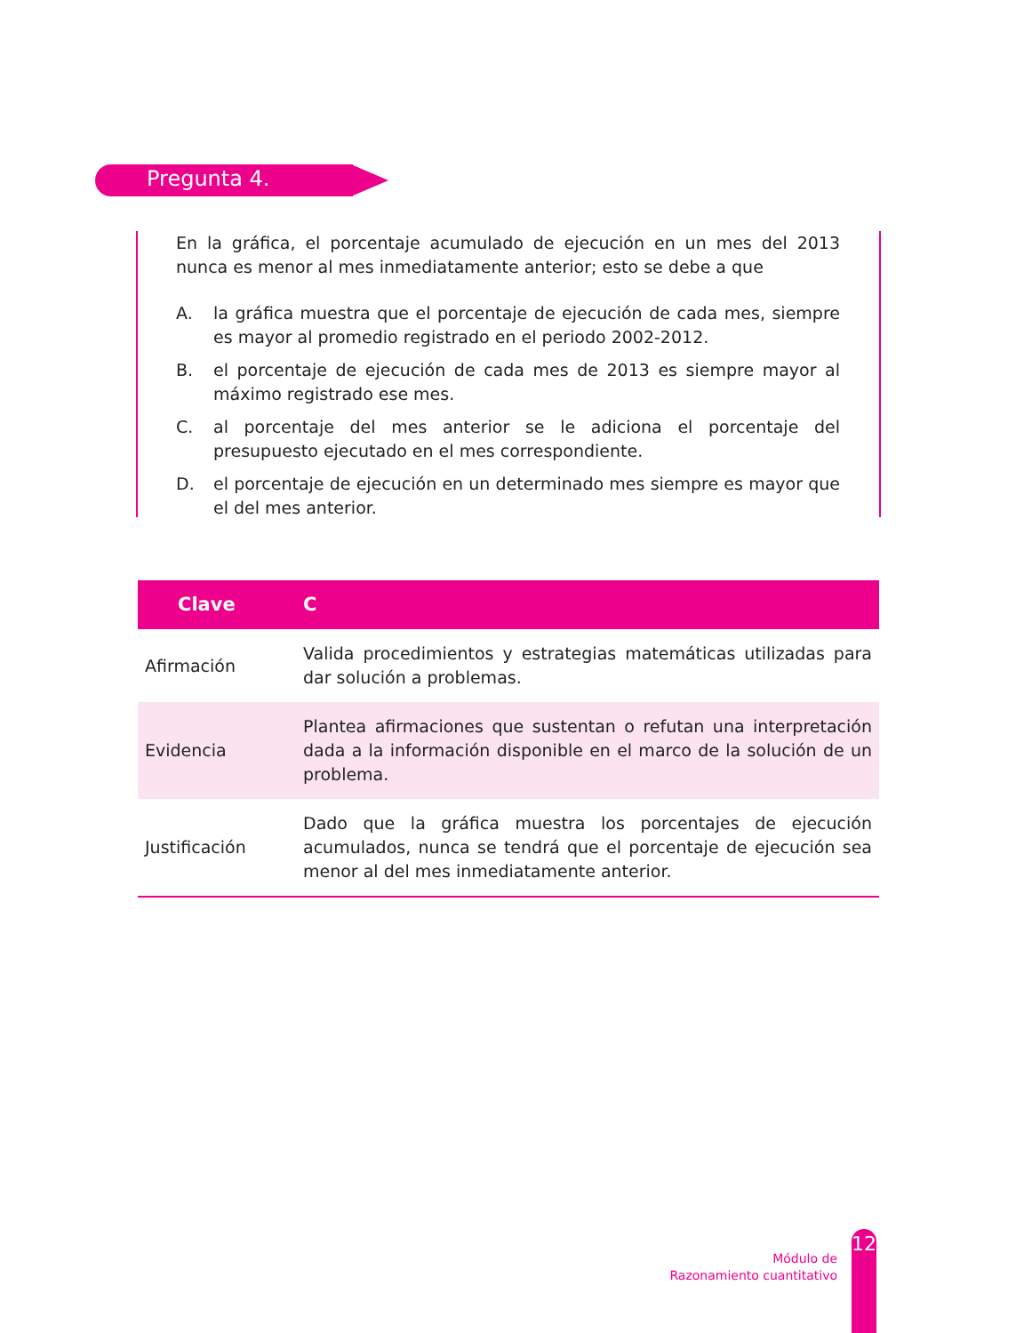Pregunta 4.
En la gráfica, el porcentaje acumulado de ejecución en un mes del 2013 nunca es menor al mes inmediatamente anterior; esto se debe a que
A. la gráfica muestra que el porcentaje de ejecución de cada mes, siempre es mayor al promedio registrado en el periodo 2002-2012.
B. el porcentaje de ejecución de cada mes de 2013 es siempre mayor al máximo registrado ese mes.
C. al porcentaje del mes anterior se le adiciona el porcentaje del presupuesto ejecutado en el mes correspondiente.
D. el porcentaje de ejecución en un determinado mes siempre es mayor que el del mes anterior.
| Clave | C |
| --- | --- |
| Afirmación | Valida procedimientos y estrategias matemáticas utilizadas para dar solución a problemas. |
| Evidencia | Plantea afirmaciones que sustentan o refutan una interpretación dada a la información disponible en el marco de la solución de un problema. |
| Justificación | Dado que la gráfica muestra los porcentajes de ejecución acumulados, nunca se tendrá que el porcentaje de ejecución sea menor al del mes inmediatamente anterior. |
Módulo de
Razonamiento cuantitativo
12